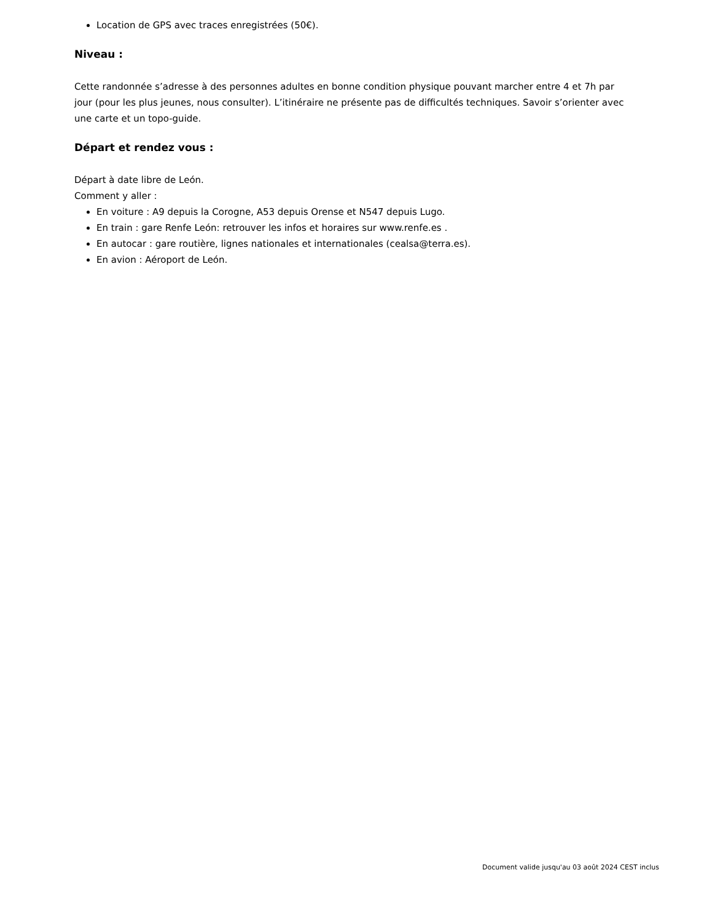Location de GPS avec traces enregistrées (50€).
Niveau :
Cette randonnée s’adresse à des personnes adultes en bonne condition physique pouvant marcher entre 4 et 7h par jour (pour les plus jeunes, nous consulter). L’itinéraire ne présente pas de difficultés techniques. Savoir s’orienter avec une carte et un topo-guide.
Départ et rendez vous :
Départ à date libre de León.
Comment y aller :
En voiture : A9 depuis la Corogne, A53 depuis Orense et N547 depuis Lugo.
En train : gare Renfe León: retrouver les infos et horaires sur www.renfe.es .
En autocar : gare routière, lignes nationales et internationales (cealsa@terra.es).
En avion : Aéroport de León.
Document valide jusqu'au 03 août 2024 CEST inclus